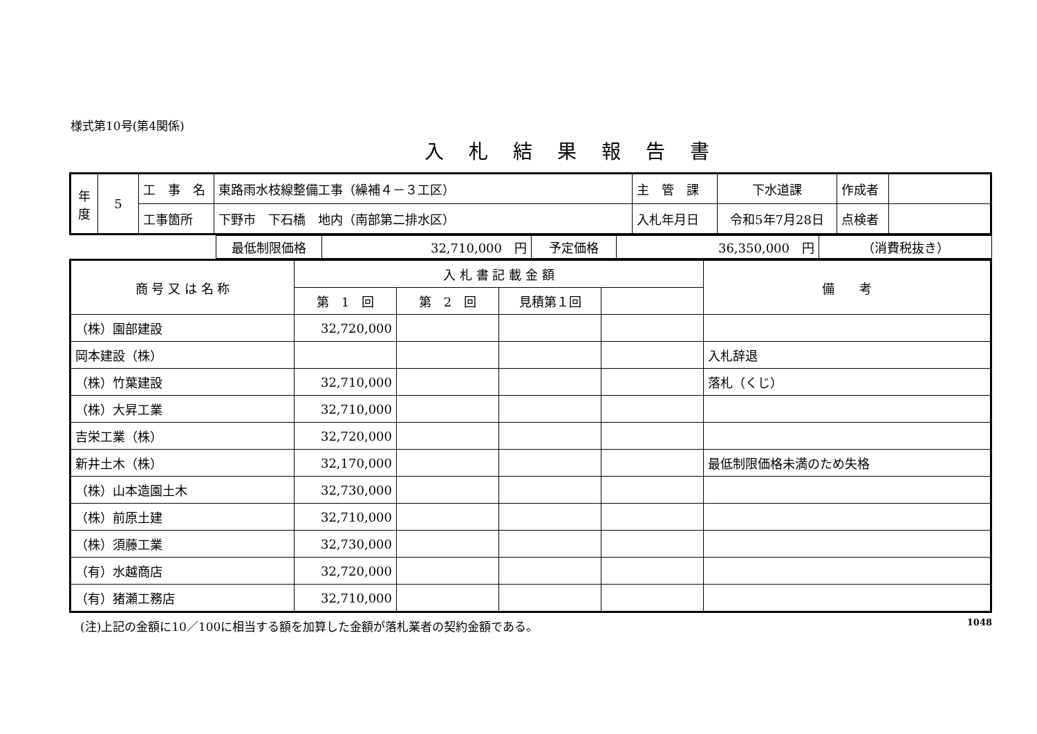様式第10号(第4関係)
入札結果報告書
| 年 度 | 5 | 工 事 名 | 東路雨水枝線整備工事（繰補４－３工区） | 主 管 課 | 下水道課 | 作成者 | |
| | | 工事箇所 | 下野市 下石橋 地内（南部第二排水区） | 入札年月日 | 令和5年7月28日 | 点検者 | |
| | 最低制限価格 | 32,710,000 円 | 予定価格 | 36,350,000 円 | （消費税抜き） |
| 商 号 又 は 名 称 | 入 札 書 記 載 金 額 | | | | 備 考 |
| --- | --- | --- | --- | --- | --- |
| | 第 1 回 | 第 2 回 | 見積第１回 | | |
| （株）園部建設 | 32,720,000 | | | | |
| 岡本建設（株） | | | | | 入札辞退 |
| （株）竹葉建設 | 32,710,000 | | | | 落札（くじ） |
| （株）大昇工業 | 32,710,000 | | | | |
| 吉栄工業（株） | 32,720,000 | | | | |
| 新井土木（株） | 32,170,000 | | | | 最低制限価格未満のため失格 |
| （株）山本造園土木 | 32,730,000 | | | | |
| （株）前原土建 | 32,710,000 | | | | |
| （株）須藤工業 | 32,730,000 | | | | |
| （有）水越商店 | 32,720,000 | | | | |
| （有）猪瀬工務店 | 32,710,000 | | | | |
(注)上記の金額に10／100に相当する額を加算した金額が落札業者の契約金額である。 1048